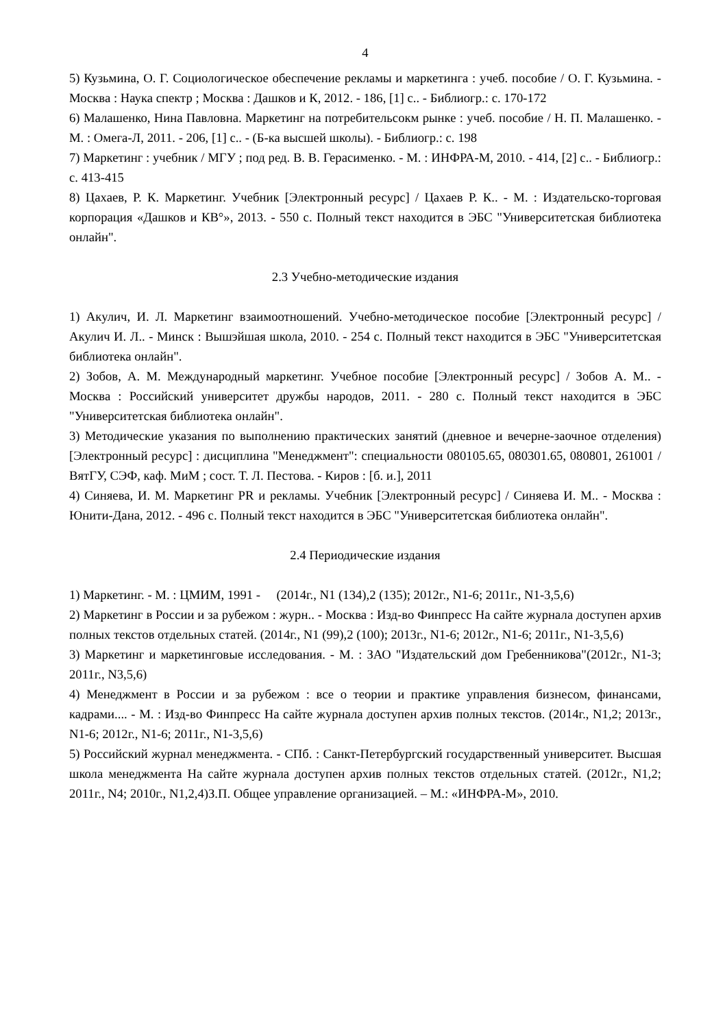4
5) Кузьмина, О. Г. Социологическое обеспечение рекламы и маркетинга : учеб. пособие / О. Г. Кузьмина. - Москва : Наука спектр ; Москва : Дашков и К, 2012. - 186, [1] с.. - Библиогр.: с. 170-172
6) Малашенко, Нина Павловна. Маркетинг на потребительсокм рынке : учеб. пособие / Н. П. Малашенко. - М. : Омега-Л, 2011. - 206, [1] с.. - (Б-ка высшей школы). - Библиогр.: с. 198
7) Маркетинг : учебник / МГУ ; под ред. В. В. Герасименко. - М. : ИНФРА-М, 2010. - 414, [2] с.. - Библиогр.: с. 413-415
8) Цахаев, Р. К. Маркетинг. Учебник [Электронный ресурс] / Цахаев Р. К.. - М. : Издательско-торговая корпорация «Дашков и КВ°», 2013. - 550 с. Полный текст находится в ЭБС "Университетская библиотека онлайн".
2.3 Учебно-методические издания
1) Акулич, И. Л. Маркетинг взаимоотношений. Учебно-методическое пособие [Электронный ресурс] / Акулич И. Л.. - Минск : Вышэйшая школа, 2010. - 254 с. Полный текст находится в ЭБС "Университетская библиотека онлайн".
2) Зобов, А. М. Международный маркетинг. Учебное пособие [Электронный ресурс] / Зобов А. М.. - Москва : Российский университет дружбы народов, 2011. - 280 с. Полный текст находится в ЭБС "Университетская библиотека онлайн".
3) Методические указания по выполнению практических занятий (дневное и вечерне-заочное отделения) [Электронный ресурс] : дисциплина "Менеджмент": специальности 080105.65, 080301.65, 080801, 261001 / ВятГУ, СЭФ, каф. МиМ ; сост. Т. Л. Пестова. - Киров : [б. и.], 2011
4) Синяева, И. М. Маркетинг PR и рекламы. Учебник [Электронный ресурс] / Синяева И. М.. - Москва : Юнити-Дана, 2012. - 496 с. Полный текст находится в ЭБС "Университетская библиотека онлайн".
2.4 Периодические издания
1) Маркетинг. - М. : ЦМИМ, 1991 - (2014г., N1 (134),2 (135); 2012г., N1-6; 2011г., N1-3,5,6)
2) Маркетинг в России и за рубежом : журн.. - Москва : Изд-во Финпресс На сайте журнала доступен архив полных текстов отдельных статей. (2014г., N1 (99),2 (100); 2013г., N1-6; 2012г., N1-6; 2011г., N1-3,5,6)
3) Маркетинг и маркетинговые исследования. - М. : ЗАО "Издательский дом Гребенникова"(2012г., N1-3; 2011г., N3,5,6)
4) Менеджмент в России и за рубежом : все о теории и практике управления бизнесом, финансами, кадрами.... - М. : Изд-во Финпресс На сайте журнала доступен архив полных текстов. (2014г., N1,2; 2013г., N1-6; 2012г., N1-6; 2011г., N1-3,5,6)
5) Российский журнал менеджмента. - СПб. : Санкт-Петербургский государственный университет. Высшая школа менеджмента На сайте журнала доступен архив полных текстов отдельных статей. (2012г., N1,2; 2011г., N4; 2010г., N1,2,4)З.П. Общее управление организацией. – М.: «ИНФРА-М», 2010.